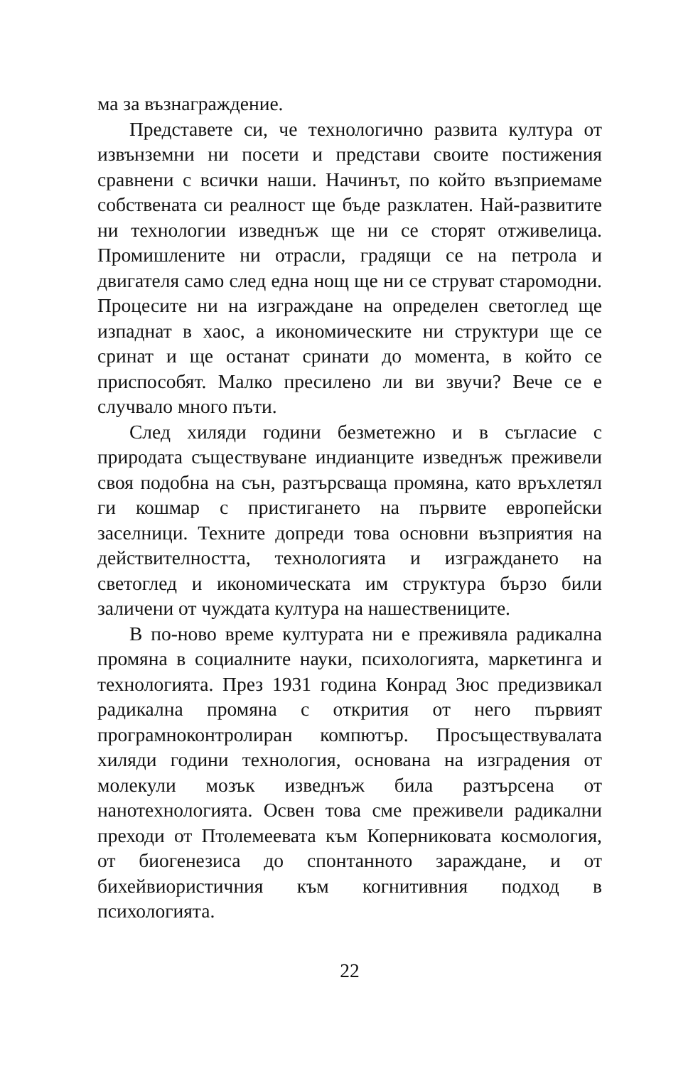ма за възнаграждение.
Представете си, че технологично развита култура от извънземни ни посети и представи своите постижения сравнени с всички наши. Начинът, по който възприемаме собствената си реалност ще бъде разклатен. Най-развитите ни технологии изведнъж ще ни се сторят отживелица. Промишлените ни отрасли, градящи се на петрола и двигателя само след една нощ ще ни се струват старомодни. Процесите ни на изграждане на определен светоглед ще изпаднат в хаос, а икономическите ни структури ще се сринат и ще останат сринати до момента, в който се приспособят. Малко пресилено ли ви звучи? Вече се е случвало много пъти.
След хиляди години безметежно и в съгласие с природата съществуване индианците изведнъж преживели своя подобна на сън, разтърсваща промяна, като връхлетял ги кошмар с пристигането на първите европейски заселници. Техните допреди това основни възприятия на действителността, технологията и изграждането на светоглед и икономическата им структура бързо били заличени от чуждата култура на нашествениците.
В по-ново време културата ни е преживяла радикална промяна в социалните науки, психологията, маркетинга и технологията. През 1931 година Конрад Зюс предизвикал радикална промяна с открития от него първият програмноконтролиран компютър. Просъществувалата хиляди години технология, основана на изградения от молекули мозък изведнъж била разтърсена от нанотехнологията. Освен това сме преживели радикални преходи от Птолемеевата към Коперниковата космология, от биогенезиса до спонтанното зараждане, и от бихейвиористичния към когнитивния подход в психологията.
22